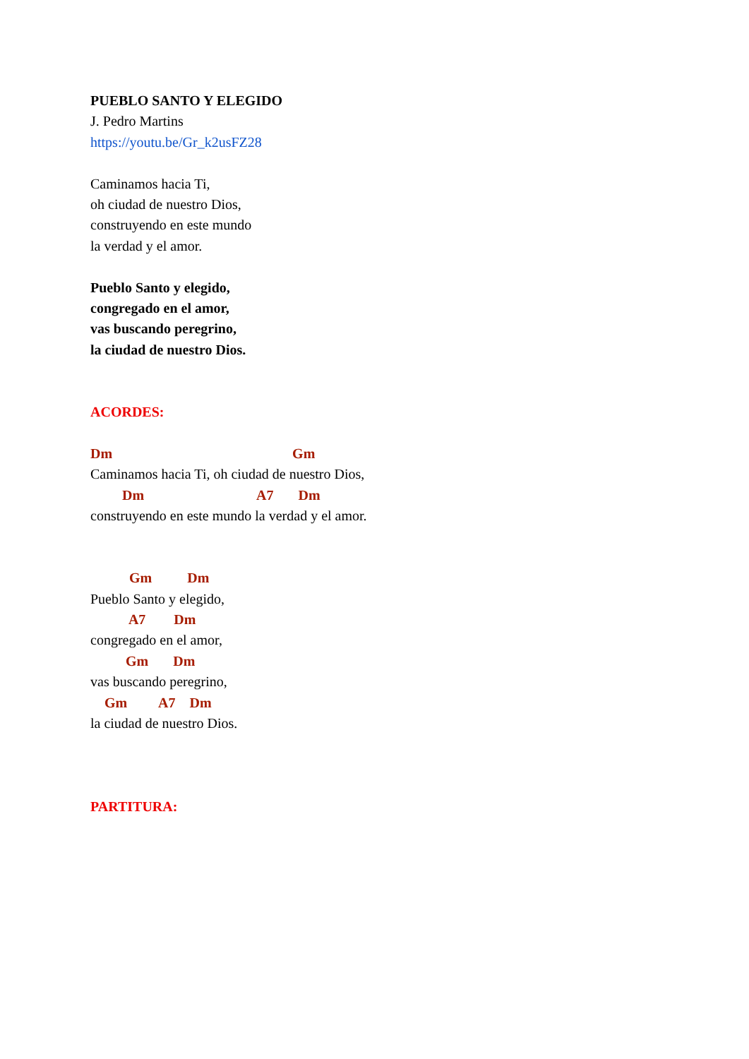PUEBLO SANTO Y ELEGIDO
J. Pedro Martins
https://youtu.be/Gr_k2usFZ28
Caminamos hacia Ti,
oh ciudad de nuestro Dios,
construyendo en este mundo
la verdad y el amor.
Pueblo Santo y elegido,
congregado en el amor,
vas buscando peregrino,
la ciudad de nuestro Dios.
ACORDES:
Dm Gm
Caminamos hacia Ti, oh ciudad de nuestro Dios,
Dm A7 Dm
construyendo en este mundo la verdad y el amor.
Gm Dm
Pueblo Santo y elegido,
A7 Dm
congregado en el amor,
Gm Dm
vas buscando peregrino,
Gm A7 Dm
la ciudad de nuestro Dios.
PARTITURA: